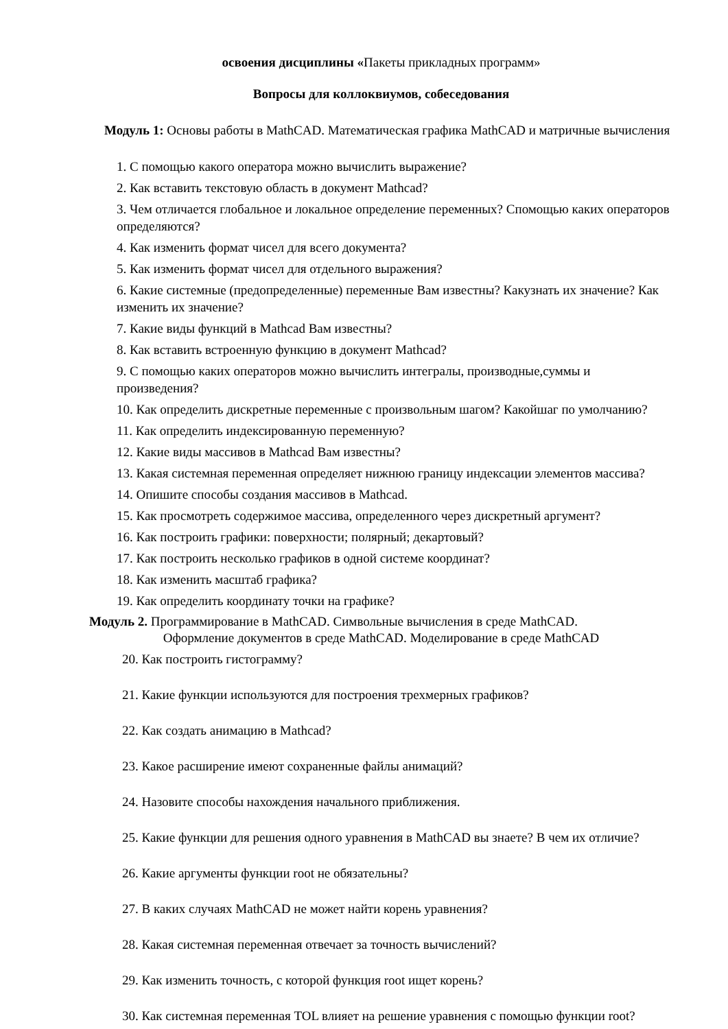освоения дисциплины «Пакеты прикладных программ»
Вопросы для коллоквиумов, собеседования
Модуль 1: Основы работы в MathCAD. Математическая графика MathCAD и матричные вычисления
1. С помощью какого оператора можно вычислить выражение?
2. Как вставить текстовую область в документ Mathcad?
3. Чем отличается глобальное и локальное определение переменных? Спомощью каких операторов определяются?
4. Как изменить формат чисел для всего документа?
5. Как изменить формат чисел для отдельного выражения?
6. Какие системные (предопределенные) переменные Вам известны? Какузнать их значение? Как изменить их значение?
7. Какие виды функций в Mathcad Вам известны?
8. Как вставить встроенную функцию в документ Mathcad?
9. С помощью каких операторов можно вычислить интегралы, производные,суммы и произведения?
10. Как определить дискретные переменные с произвольным шагом? Какойшаг по умолчанию?
11. Как определить индексированную переменную?
12. Какие виды массивов в Mathcad Вам известны?
13. Какая системная переменная определяет нижнюю границу индексации элементов массива?
14. Опишите способы создания массивов в Mathcad.
15. Как просмотреть содержимое массива, определенного через дискретный аргумент?
16. Как построить графики: поверхности; полярный; декартовый?
17. Как построить несколько графиков в одной системе координат?
18. Как изменить масштаб графика?
19. Как определить координату точки на графике?
Модуль 2. Программирование в MathCAD. Символьные вычисления в среде MathCAD.
Оформление документов в среде MathCAD. Моделирование в среде MathCAD
20. Как построить гистограмму?
21. Какие функции используются для построения трехмерных графиков?
22. Как создать анимацию в Mathcad?
23. Какое расширение имеют сохраненные файлы анимаций?
24. Назовите способы нахождения начального приближения.
25. Какие функции для решения одного уравнения в MathCAD вы знаете? В чем их отличие?
26. Какие аргументы функции root не обязательны?
27. В каких случаях MathCAD не может найти корень уравнения?
28. Какая системная переменная отвечает за точность вычислений?
29. Как изменить точность, с которой функция root ищет корень?
30. Как системная переменная TOL влияет на решение уравнения с помощью функции root?